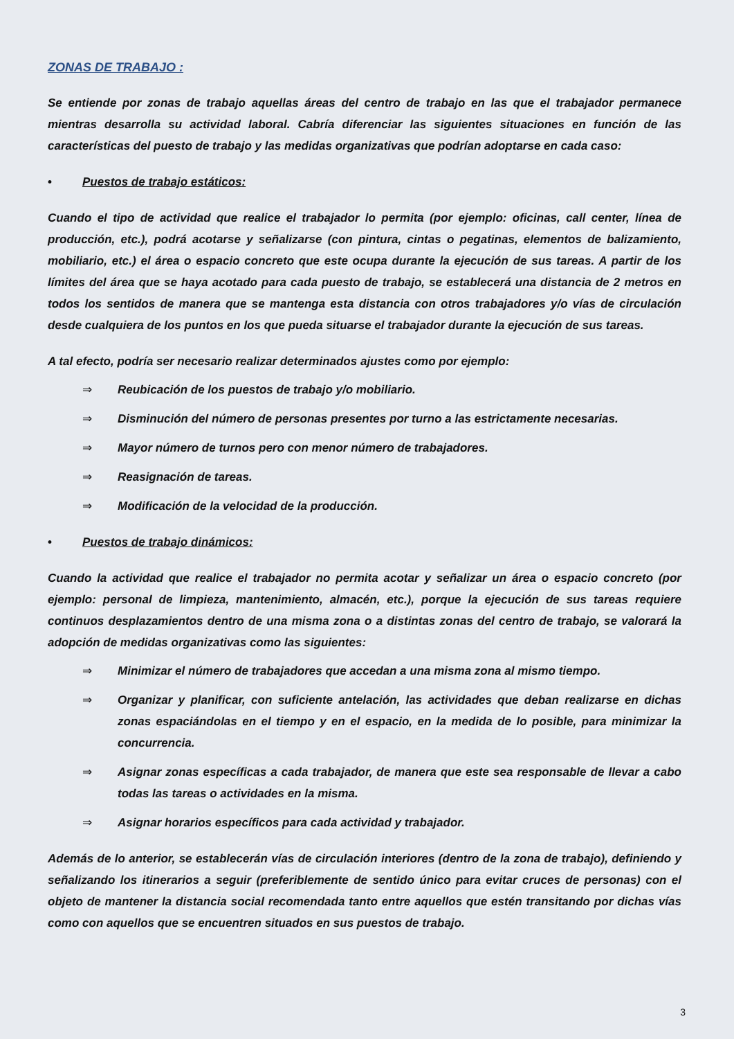ZONAS DE TRABAJO :
Se entiende por zonas de trabajo aquellas áreas del centro de trabajo en las que el trabajador permanece mientras desarrolla su actividad laboral. Cabría diferenciar las siguientes situaciones en función de las características del puesto de trabajo y las medidas organizativas que podrían adoptarse en cada caso:
• Puestos de trabajo estáticos:
Cuando el tipo de actividad que realice el trabajador lo permita (por ejemplo: oficinas, call center, línea de producción, etc.), podrá acotarse y señalizarse (con pintura, cintas o pegatinas, elementos de balizamiento, mobiliario, etc.) el área o espacio concreto que este ocupa durante la ejecución de sus tareas. A partir de los límites del área que se haya acotado para cada puesto de trabajo, se establecerá una distancia de 2 metros en todos los sentidos de manera que se mantenga esta distancia con otros trabajadores y/o vías de circulación desde cualquiera de los puntos en los que pueda situarse el trabajador durante la ejecución de sus tareas.
A tal efecto, podría ser necesario realizar determinados ajustes como por ejemplo:
⇒ Reubicación de los puestos de trabajo y/o mobiliario.
⇒ Disminución del número de personas presentes por turno a las estrictamente necesarias.
⇒ Mayor número de turnos pero con menor número de trabajadores.
⇒ Reasignación de tareas.
⇒ Modificación de la velocidad de la producción.
• Puestos de trabajo dinámicos:
Cuando la actividad que realice el trabajador no permita acotar y señalizar un área o espacio concreto (por ejemplo: personal de limpieza, mantenimiento, almacén, etc.), porque la ejecución de sus tareas requiere continuos desplazamientos dentro de una misma zona o a distintas zonas del centro de trabajo, se valorará la adopción de medidas organizativas como las siguientes:
⇒ Minimizar el número de trabajadores que accedan a una misma zona al mismo tiempo.
⇒ Organizar y planificar, con suficiente antelación, las actividades que deban realizarse en dichas zonas espaciándolas en el tiempo y en el espacio, en la medida de lo posible, para minimizar la concurrencia.
⇒ Asignar zonas específicas a cada trabajador, de manera que este sea responsable de llevar a cabo todas las tareas o actividades en la misma.
⇒ Asignar horarios específicos para cada actividad y trabajador.
Además de lo anterior, se establecerán vías de circulación interiores (dentro de la zona de trabajo), definiendo y señalizando los itinerarios a seguir (preferiblemente de sentido único para evitar cruces de personas) con el objeto de mantener la distancia social recomendada tanto entre aquellos que estén transitando por dichas vías como con aquellos que se encuentren situados en sus puestos de trabajo.
3